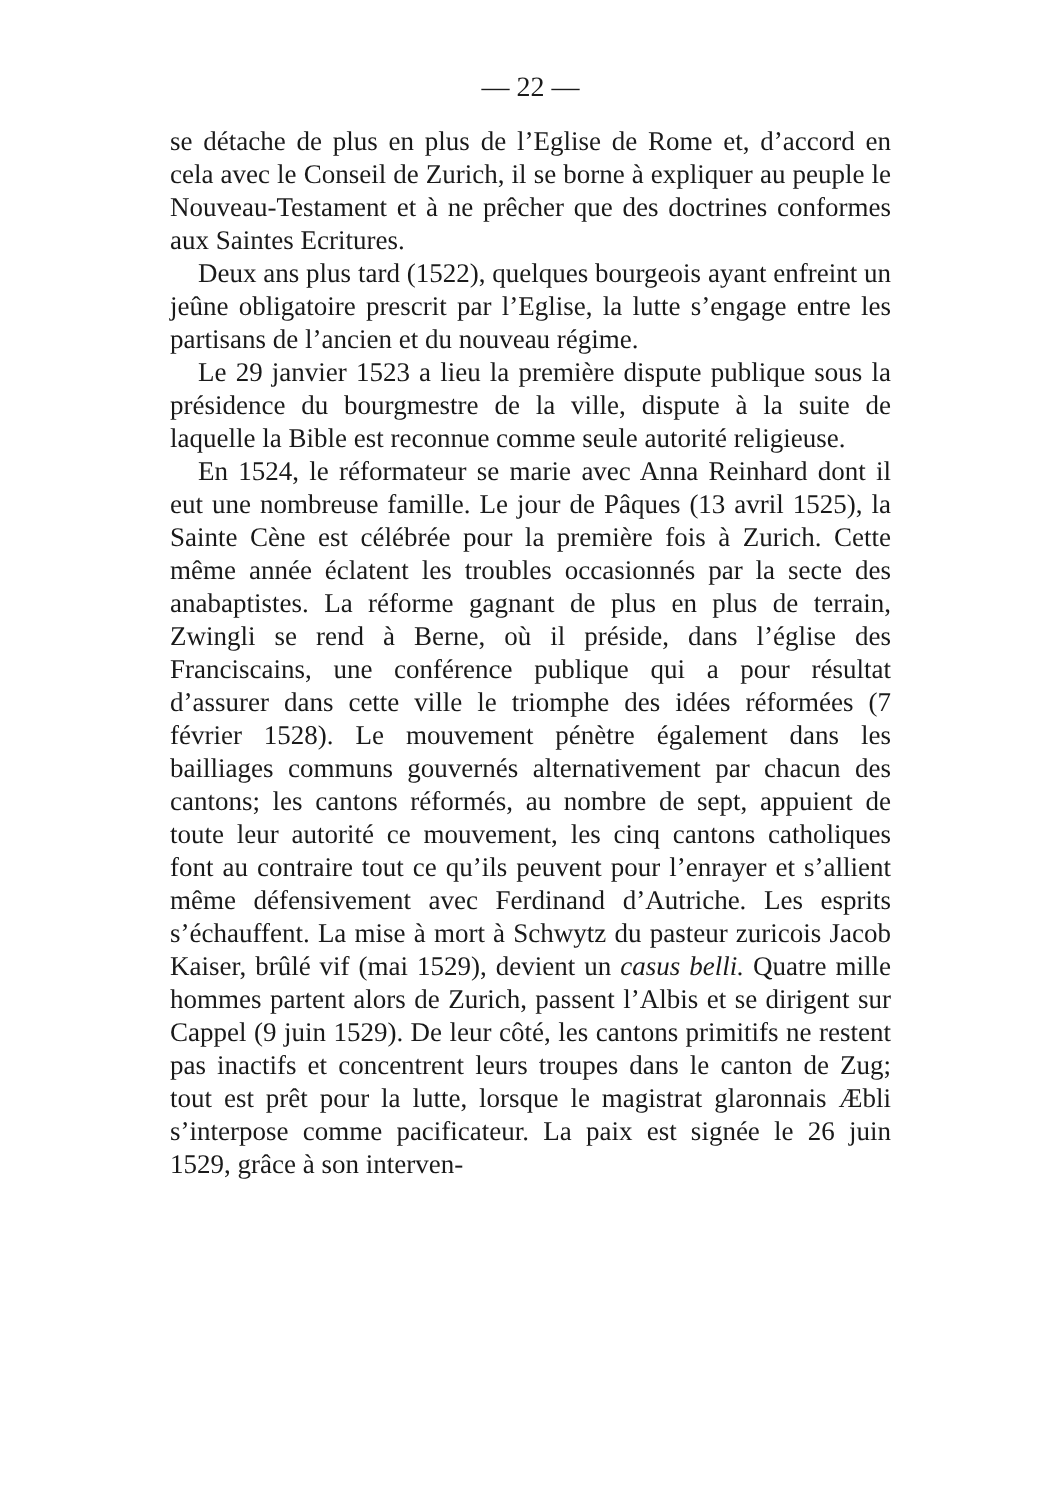— 22 —
se détache de plus en plus de l’Eglise de Rome et, d’accord en cela avec le Conseil de Zurich, il se borne à expliquer au peuple le Nouveau-Testament et à ne prêcher que des doctrines conformes aux Saintes Ecritures.
Deux ans plus tard (1522), quelques bourgeois ayant enfreint un jeûne obligatoire prescrit par l’Eglise, la lutte s’engage entre les partisans de l’ancien et du nouveau régime.
Le 29 janvier 1523 a lieu la première dispute publique sous la présidence du bourgmestre de la ville, dispute à la suite de laquelle la Bible est reconnue comme seule autorité religieuse.
En 1524, le réformateur se marie avec Anna Reinhard dont il eut une nombreuse famille. Le jour de Pâques (13 avril 1525), la Sainte Cène est célébrée pour la première fois à Zurich. Cette même année éclatent les troubles occasionnés par la secte des anabaptistes. La réforme gagnant de plus en plus de terrain, Zwingli se rend à Berne, où il préside, dans l’église des Franciscains, une conférence publique qui a pour résultat d’assurer dans cette ville le triomphe des idées réformées (7 février 1528). Le mouvement pénètre également dans les bailliages communs gouvernés alternativement par chacun des cantons; les cantons réformés, au nombre de sept, appuient de toute leur autorité ce mouvement, les cinq cantons catholiques font au contraire tout ce qu’ils peuvent pour l’enrayer et s’allient même défensivement avec Ferdinand d’Autriche. Les esprits s’échauffent. La mise à mort à Schwytz du pasteur zuricois Jacob Kaiser, brûlé vif (mai 1529), devient un casus belli. Quatre mille hommes partent alors de Zurich, passent l’Albis et se dirigent sur Cappel (9 juin 1529). De leur côté, les cantons primitifs ne restent pas inactifs et concentrent leurs troupes dans le canton de Zug; tout est prêt pour la lutte, lorsque le magistrat glaronnais Æbli s’interpose comme pacificateur. La paix est signée le 26 juin 1529, grâce à son interven-